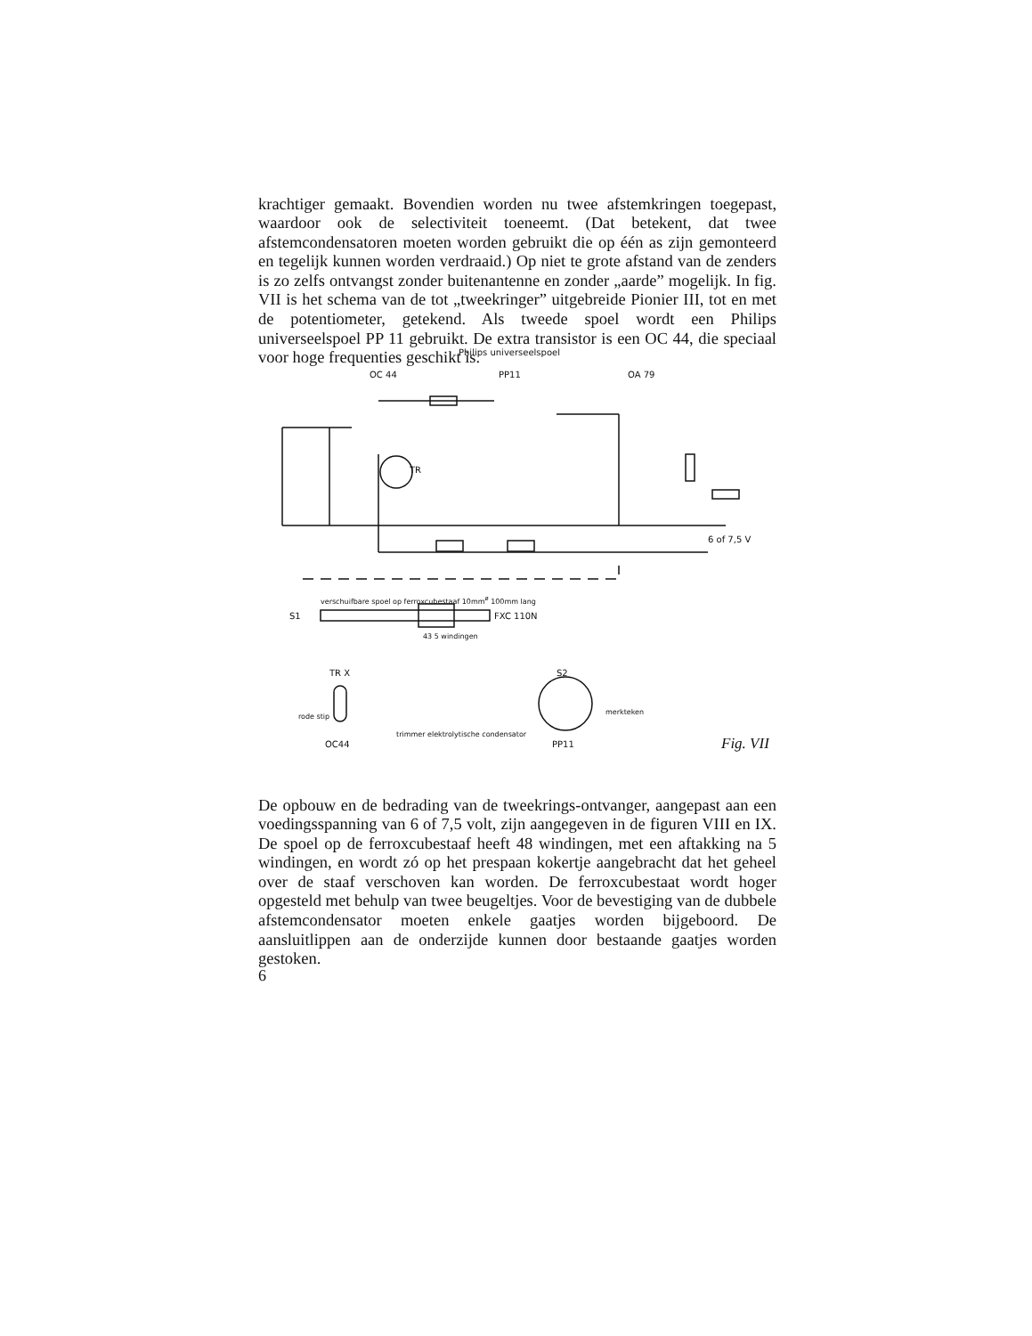krachtiger gemaakt. Bovendien worden nu twee afstemkringen toegepast, waardoor ook de selectiviteit toeneemt. (Dat betekent, dat twee afstemcondensatoren moeten worden gebruikt die op één as zijn gemonteerd en tegelijk kunnen worden verdraaid.) Op niet te grote afstand van de zenders is zo zelfs ontvangst zonder buitenantenne en zonder „aarde” mogelijk. In fig. VII is het schema van de tot „tweekringer” uitgebreide Pionier III, tot en met de potentiometer, getekend. Als tweede spoel wordt een Philips universeelspoel PP 11 gebruikt. De extra transistor is een OC 44, die speciaal voor hoge frequenties geschikt is.
Philips universeelspoel
OC 44 PP11 OA 79
TR
6 of 7,5 V
verschuifbare spoel op ferroxcubestaaf 10mm<sup>ø</sup> 100mm lang
S1 FXC 110N
43 5 windingen
TR X S2
rode stip
merkteken
OC44
trimmer elektrolytische condensator
PP11
Fig. VII
De opbouw en de bedrading van de tweekrings-ontvanger, aangepast aan een voedingsspanning van 6 of 7,5 volt, zijn aangegeven in de figuren VIII en IX. De spoel op de ferroxcubestaaf heeft 48 windingen, met een aftakking na 5 windingen, en wordt zó op het prespaan kokertje aangebracht dat het geheel over de staaf verschoven kan worden. De ferroxcubestaat wordt hoger opgesteld met behulp van twee beugeltjes. Voor de bevestiging van de dubbele afstemcondensator moeten enkele gaatjes worden bijgeboord. De aansluitlippen aan de onderzijde kunnen door bestaande gaatjes worden gestoken.
6